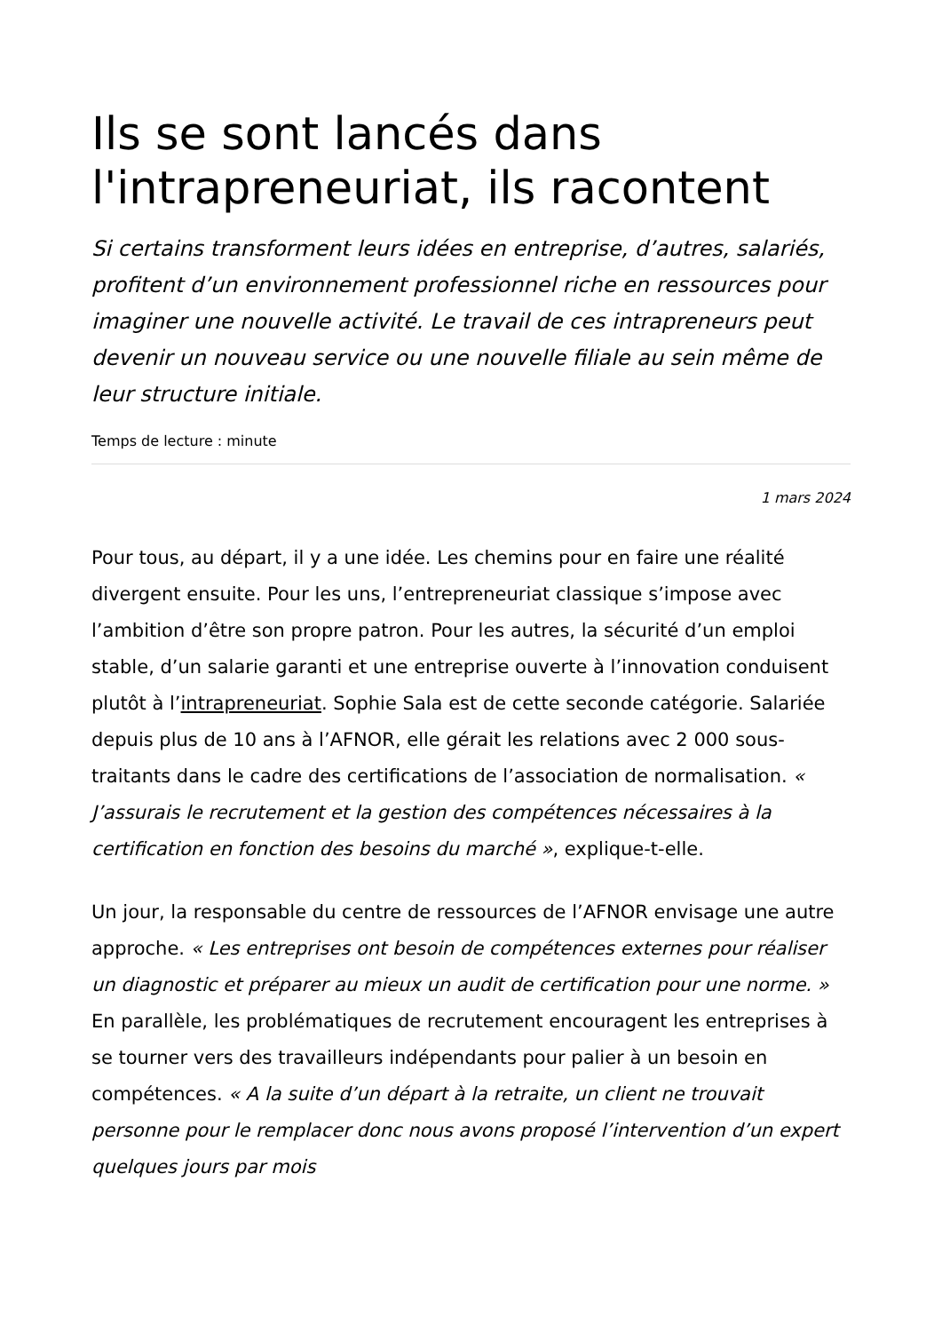Ils se sont lancés dans l'intrapreneuriat, ils racontent
Si certains transforment leurs idées en entreprise, d’autres, salariés, profitent d’un environnement professionnel riche en ressources pour imaginer une nouvelle activité. Le travail de ces intrapreneurs peut devenir un nouveau service ou une nouvelle filiale au sein même de leur structure initiale.
Temps de lecture : minute
1 mars 2024
Pour tous, au départ, il y a une idée. Les chemins pour en faire une réalité divergent ensuite. Pour les uns, l’entrepreneuriat classique s’impose avec l’ambition d’être son propre patron. Pour les autres, la sécurité d’un emploi stable, d’un salarie garanti et une entreprise ouverte à l’innovation conduisent plutôt à l’intrapreneuriat. Sophie Sala est de cette seconde catégorie. Salariée depuis plus de 10 ans à l’AFNOR, elle gérait les relations avec 2 000 sous-traitants dans le cadre des certifications de l’association de normalisation. « J’assurais le recrutement et la gestion des compétences nécessaires à la certification en fonction des besoins du marché », explique-t-elle.
Un jour, la responsable du centre de ressources de l’AFNOR envisage une autre approche. « Les entreprises ont besoin de compétences externes pour réaliser un diagnostic et préparer au mieux un audit de certification pour une norme. » En parallèle, les problématiques de recrutement encouragent les entreprises à se tourner vers des travailleurs indépendants pour palier à un besoin en compétences. « A la suite d’un départ à la retraite, un client ne trouvait personne pour le remplacer donc nous avons proposé l’intervention d’un expert quelques jours par mois